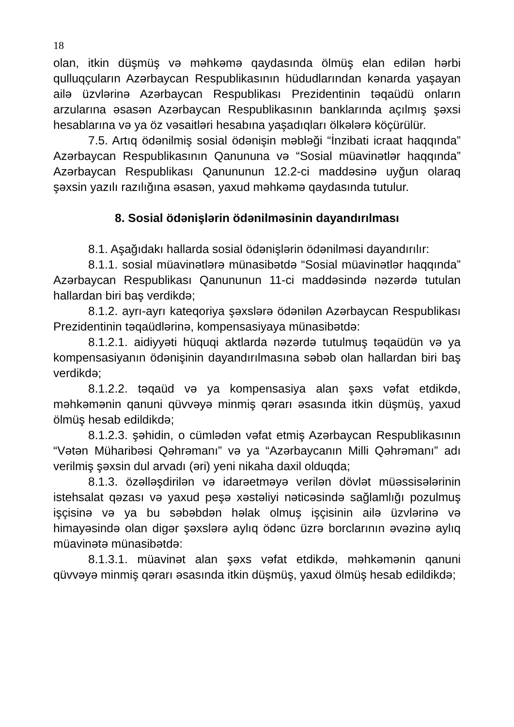18
olan, itkin düşmüş və məhkəmə qaydasında ölmüş elan edilən hərbi qulluqçuların Azərbaycan Respublikasının hüdudlarından kənarda yaşayan ailə üzvlərinə Azərbaycan Respublikası Prezidentinin təqaüdü onların arzularına əsasən Azərbaycan Respublikasının banklarında açılmış şəxsi hesablarına və ya öz vəsaitləri hesabına yaşadıqları ölkələrə köçürülür.
7.5. Artıq ödənilmiş sosial ödənişin məbləği “İnzibati icraat haqqında” Azərbaycan Respublikasının Qanununa və “Sosial müavinətlər haqqında” Azərbaycan Respublikası Qanununun 12.2-ci maddəsinə uyğun olaraq şəxsin yazılı razılığına əsasən, yaxud məhkəmə qaydasında tutulur.
8. Sosial ödənişlərin ödənilməsinin dayandırılması
8.1. Aşağıdakı hallarda sosial ödənişlərin ödənilməsi dayandırılır:
8.1.1. sosial müavinətlərə münasibətdə “Sosial müavinətlər haqqında” Azərbaycan Respublikası Qanununun 11-ci maddəsində nəzərdə tutulan hallardan biri baş verdikdə;
8.1.2. ayrı-ayrı kateqoriya şəxslərə ödənilən Azərbaycan Respublikası Prezidentinin təqaüdlərinə, kompensasiyaya münasibətdə:
8.1.2.1. aidiyyəti hüquqi aktlarda nəzərdə tutulmuş təqaüdün və ya kompensasiyanın ödənişinin dayandırılmasına səbəb olan hallardan biri baş verdikdə;
8.1.2.2. təqaüd və ya kompensasiya alan şəxs vəfat etdikdə, məhkəmənin qanuni qüvvəyə minmiş qərarı əsasında itkin düşmüş, yaxud ölmüş hesab edildikdə;
8.1.2.3. şəhidin, o cümlədən vəfat etmiş Azərbaycan Respublikasının “Vətən Müharibəsi Qəhrəmanı” və ya “Azərbaycanın Milli Qəhrəmanı” adı verilmiş şəxsin dul arvadı (əri) yeni nikaha daxil olduqda;
8.1.3. özəlləşdirilən və idarəetməyə verilən dövlət müəssisələrinin istehsalat qəzası və yaxud peşə xəstəliyi nəticəsində sağlamlığı pozulmuş işçisinə və ya bu səbəbdən həlak olmuş işçisinin ailə üzvlərinə və himayəsində olan digər şəxslərə aylıq ödənc üzrə borclarının əvəzinə aylıq müavinətə münasibətdə:
8.1.3.1. müavinət alan şəxs vəfat etdikdə, məhkəmənin qanuni qüvvəyə minmiş qərarı əsasında itkin düşmüş, yaxud ölmüş hesab edildikdə;